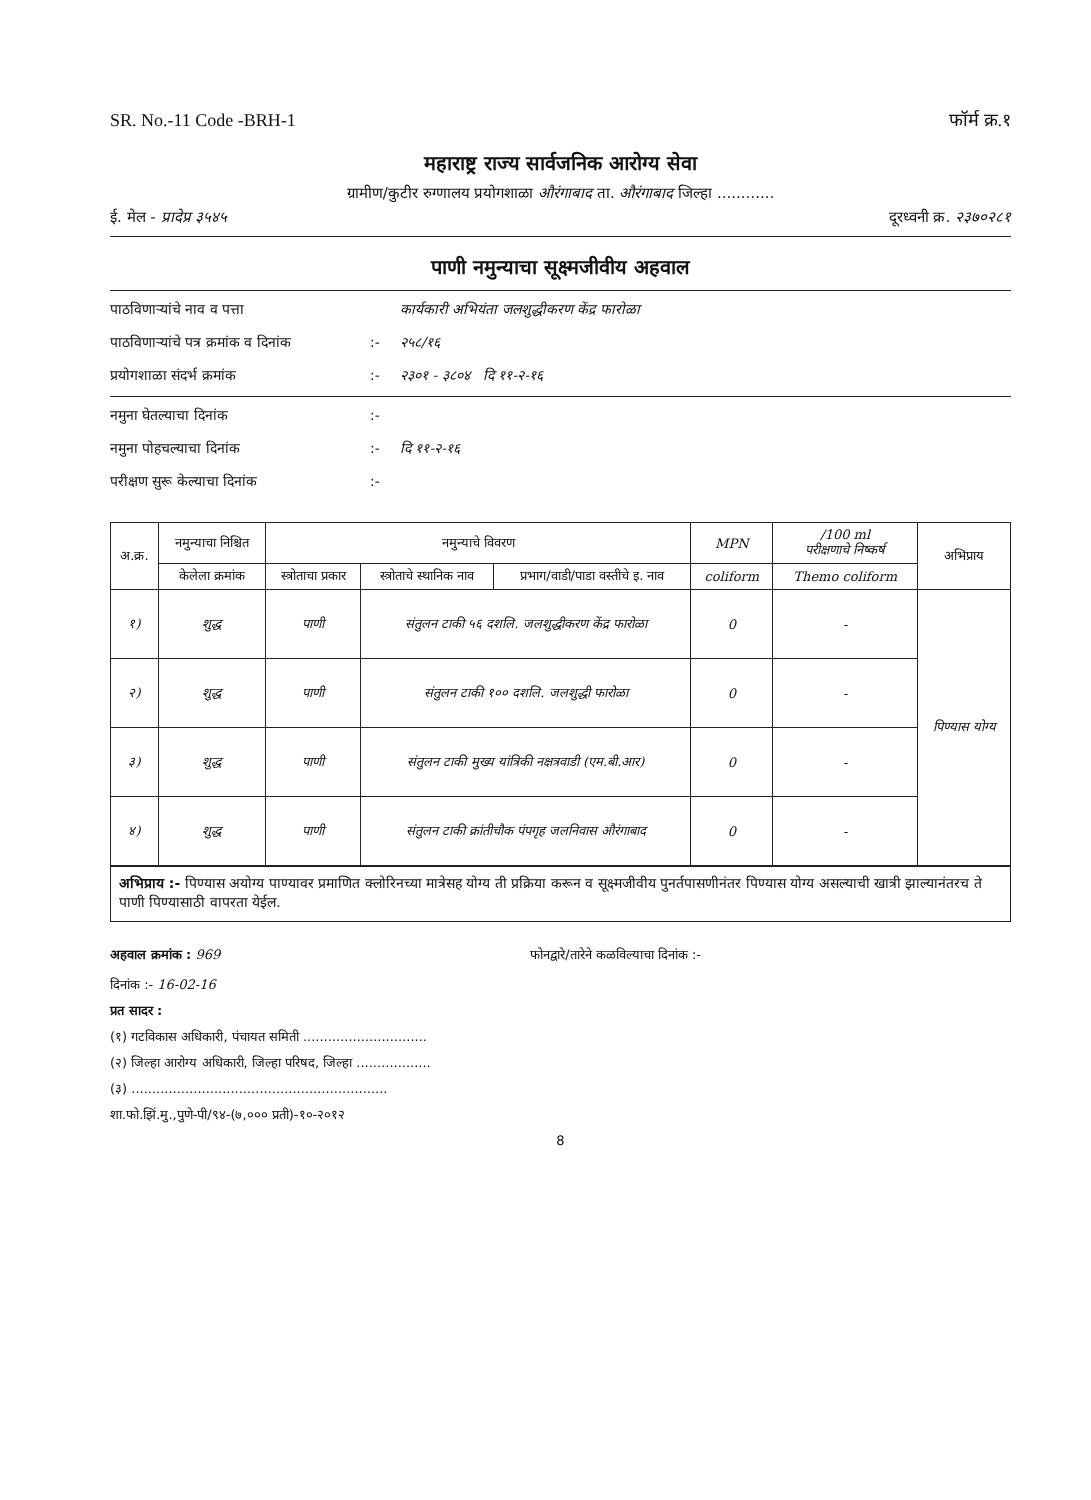SR. No.-11 Code -BRH-1 फॉर्म क्र.१
महाराष्ट्र राज्य सार्वजनिक आरोग्य सेवा
ग्रामीण/कुटीर रुग्णालय प्रयोगशाळा औरंगाबाद ता. औरंगाबाद जिल्हा ............
ई. मेल - प्रादेप्र ३५४५ दूरध्वनी क्र. २३७०२८१
पाणी नमुन्याचा सूक्ष्मजीवीय अहवाल
पाठविणाऱ्यांचे नाव व पत्ता कार्यकारी अभियंता जलशुद्धीकरण केंद्र फारोळा पाठविणाऱ्यांचे पत्र क्रमांक व दिनांक:- २५८/१६ प्रयोगशाळा संदर्भ क्रमांक:- २३०१ - ३८०४ दि ११-२-१६
नमुना घेतल्याचा दिनांक:- नमुना पोहचल्याचा दिनांक:- दि ११-२-१६ परीक्षण सुरू केल्याचा दिनांक:-
| अ.क्र. | नमुन्याचा निश्चित | नमुन्याचे विवरण | | | MPN | /100 ml परीक्षणाचे निष्कर्ष | अभिप्राय |
| --- | --- | --- | --- | --- | --- | --- | --- |
| | केलेला क्रमांक | स्त्रोताचा प्रकार | स्त्रोताचे स्थानिक नाव | प्रभाग/वाडी/पाडा वस्तीचे इ. नाव | coliform | Themo coliform | |
| १) | शुद्ध | पाणी | संतुलन टाकी ५६ दशलि. जलशुद्धीकरण केंद्र फारोळा | | 0 | - | पिण्यास योग्य |
| २) | शुद्ध | पाणी | संतुलन टाकी १०० दशलि. जलशुद्धी फारोळा | | 0 | - | |
| ३) | शुद्ध | पाणी | संतुलन टाकी मुख्य यांत्रिकी नक्षत्रवाडी (एम.बी.आर) | | 0 | - | |
| ४) | शुद्ध | पाणी | संतुलन टाकी क्रांतीचौक पंपगृह जलनिवास औरंगाबाद | | 0 | - | |
अभिप्राय :- पिण्यास अयोग्य पाण्यावर प्रमाणित क्लोरिनच्या मात्रेसह योग्य ती प्रक्रिया करून व सूक्ष्मजीवीय पुनर्तपासणीनंतर पिण्यास योग्य असल्याची खात्री झाल्यानंतरच ते पाणी पिण्यासाठी वापरता येईल.
अहवाल क्रमांक : 969 फोनद्वारे/तारेने कळविल्याचा दिनांक :-
दिनांक :- 16-02-16
प्रत सादर :
(१) गटविकास अधिकारी, पंचायत समिती ..............................
(२) जिल्हा आरोग्य अधिकारी, जिल्हा परिषद, जिल्हा ..................
(३) ..............................................................
शा.फो.झिं.मु.,पुणे-पी/९४-(७,००० प्रती)-१०-२०१२
8